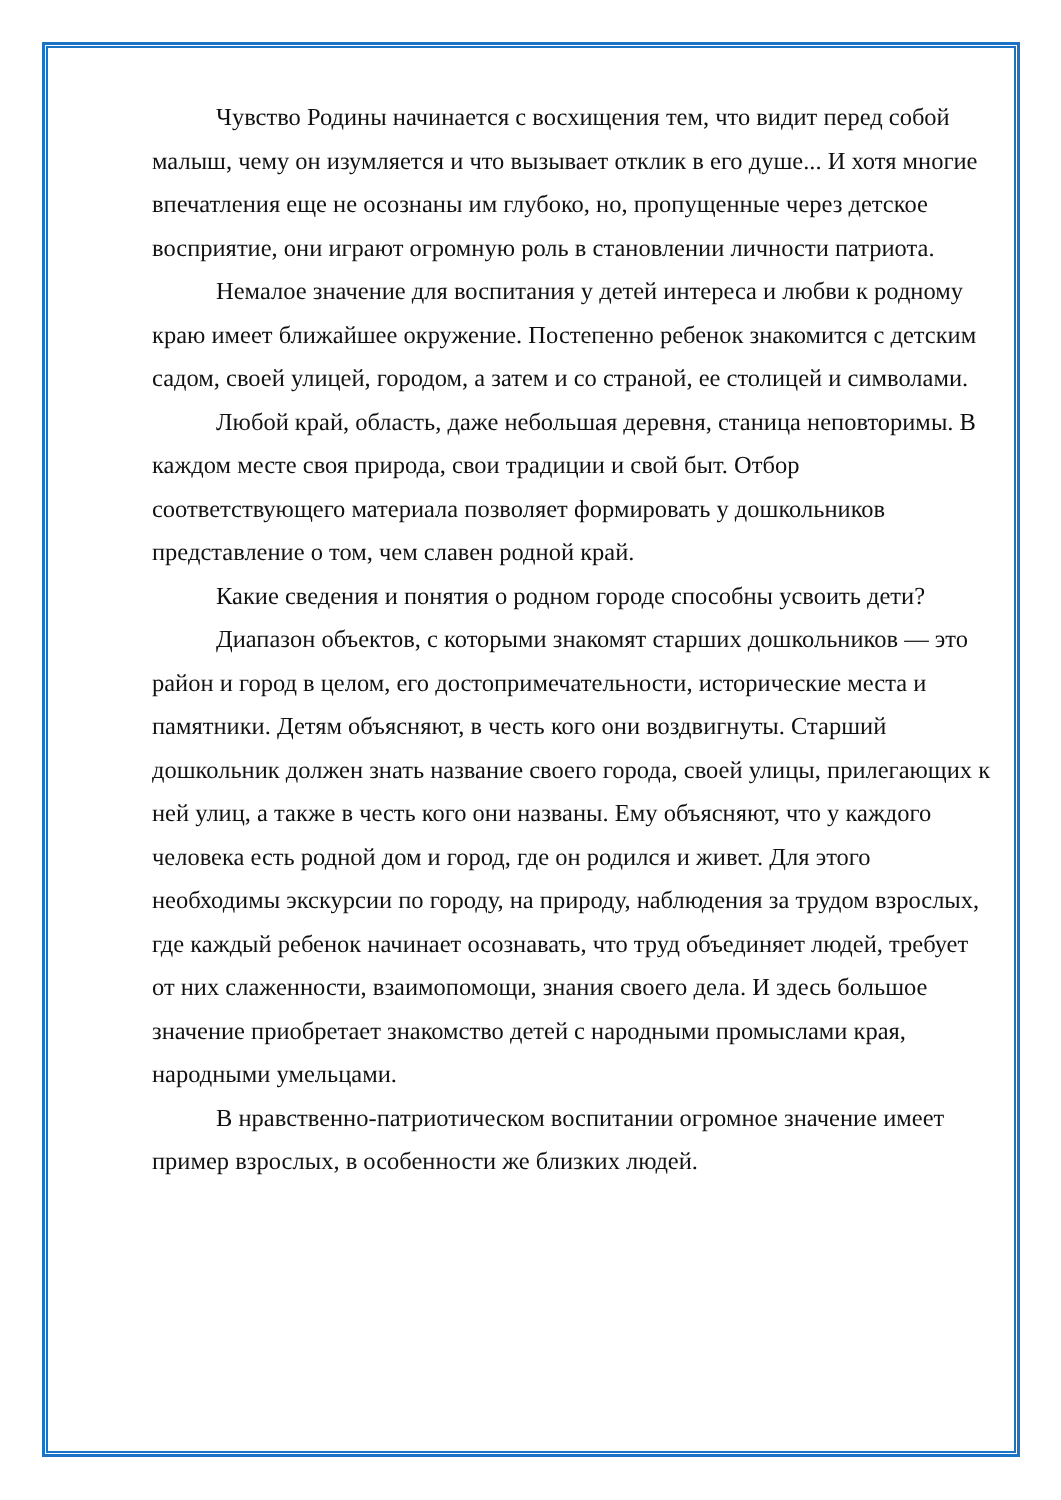Чувство Родины начинается с восхищения тем, что видит перед собой малыш, чему он изумляется и что вызывает отклик в его душе... И хотя многие впечатления еще не осознаны им глубоко, но, пропущенные через детское восприятие, они играют огромную роль в становлении личности патриота.
Немалое значение для воспитания у детей интереса и любви к родному краю имеет ближайшее окружение. Постепенно ребенок знакомится с детским садом, своей улицей, городом, а затем и со страной, ее столицей и символами.
Любой край, область, даже небольшая деревня, станица неповторимы. В каждом месте своя природа, свои традиции и свой быт. Отбор соответствующего материала позволяет формировать у дошкольников представление о том, чем славен родной край.
Какие сведения и понятия о родном городе способны усвоить дети?
Диапазон объектов, с которыми знакомят старших дошкольников — это район и город в целом, его достопримечательности, исторические места и памятники. Детям объясняют, в честь кого они воздвигнуты. Старший дошкольник должен знать название своего города, своей улицы, прилегающих к ней улиц, а также в честь кого они названы. Ему объясняют, что у каждого человека есть родной дом и город, где он родился и живет. Для этого необходимы экскурсии по городу, на природу, наблюдения за трудом взрослых, где каждый ребенок начинает осознавать, что труд объединяет людей, требует от них слаженности, взаимопомощи, знания своего дела. И здесь большое значение приобретает знакомство детей с народными промыслами края, народными умельцами.
В нравственно-патриотическом воспитании огромное значение имеет пример взрослых, в особенности же близких людей.